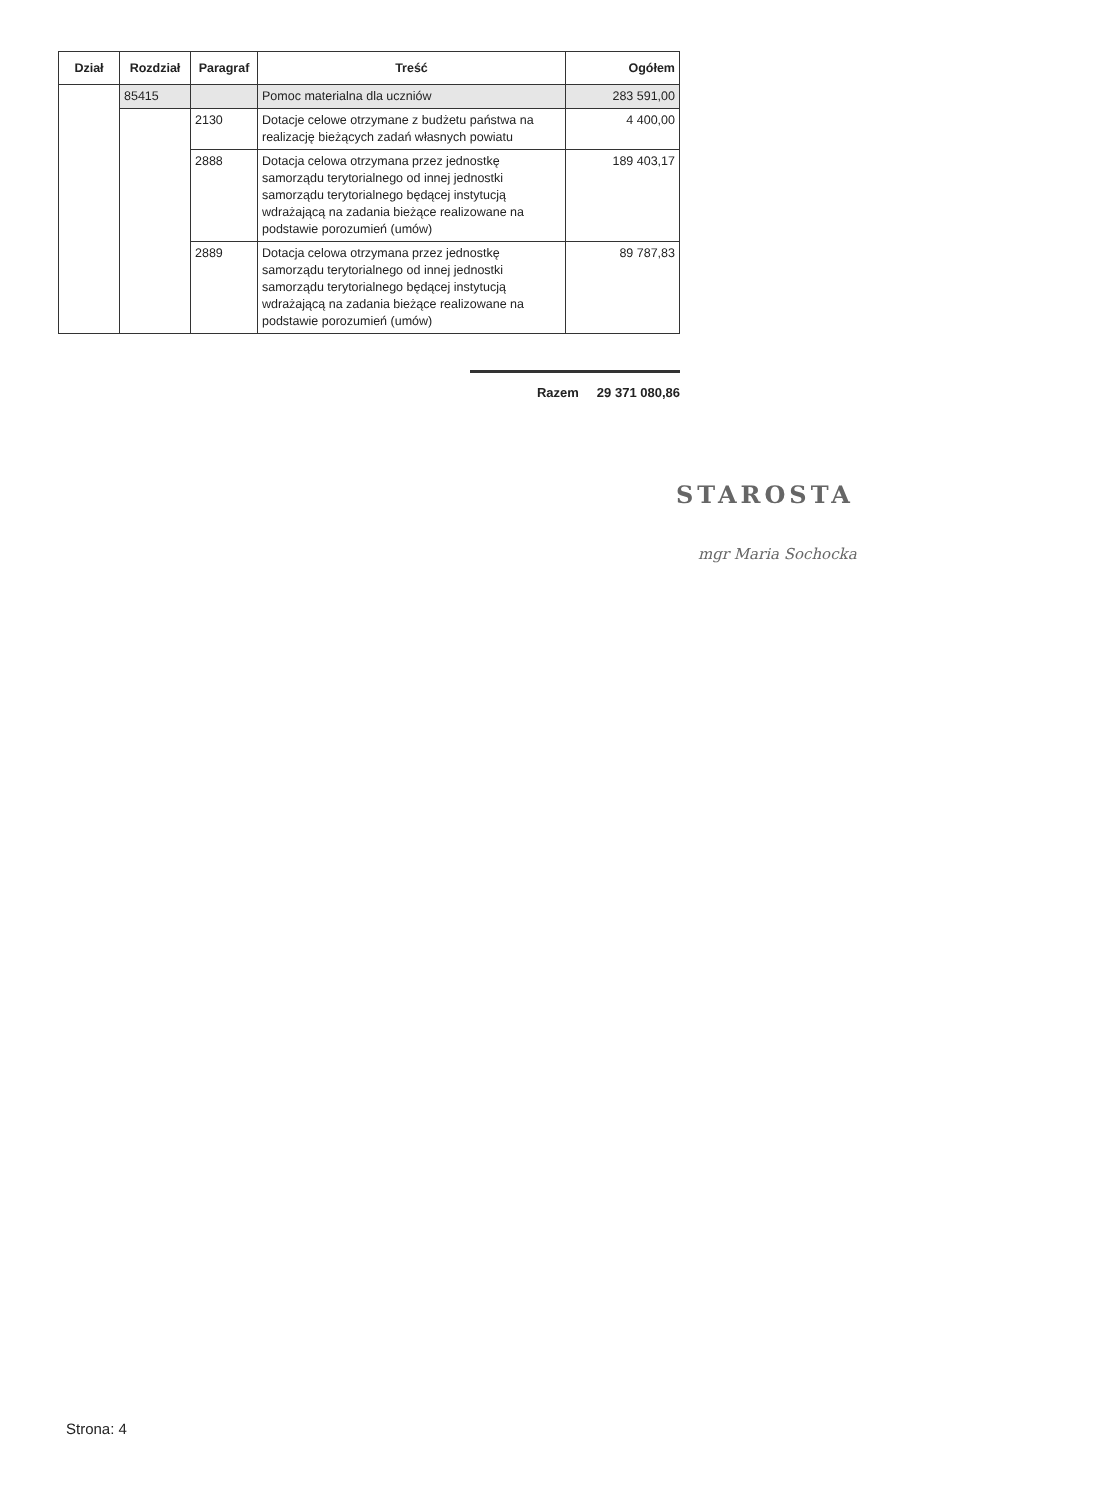| Dział | Rozdział | Paragraf | Treść | Ogółem |
| --- | --- | --- | --- | --- |
| | 85415 | | Pomoc materialna dla uczniów | 283 591,00 |
| | | 2130 | Dotacje celowe otrzymane z budżetu państwa na realizację bieżących zadań własnych powiatu | 4 400,00 |
| | | 2888 | Dotacja celowa otrzymana przez jednostkę samorządu terytorialnego od innej jednostki samorządu terytorialnego będącej instytucją wdrażającą na zadania bieżące realizowane na podstawie porozumień (umów) | 189 403,17 |
| | | 2889 | Dotacja celowa otrzymana przez jednostkę samorządu terytorialnego od innej jednostki samorządu terytorialnego będącej instytucją wdrażającą na zadania bieżące realizowane na podstawie porozumień (umów) | 89 787,83 |
Razem 29 371 080,86
STAROSTA
mgr Maria Sochocka
Strona: 4